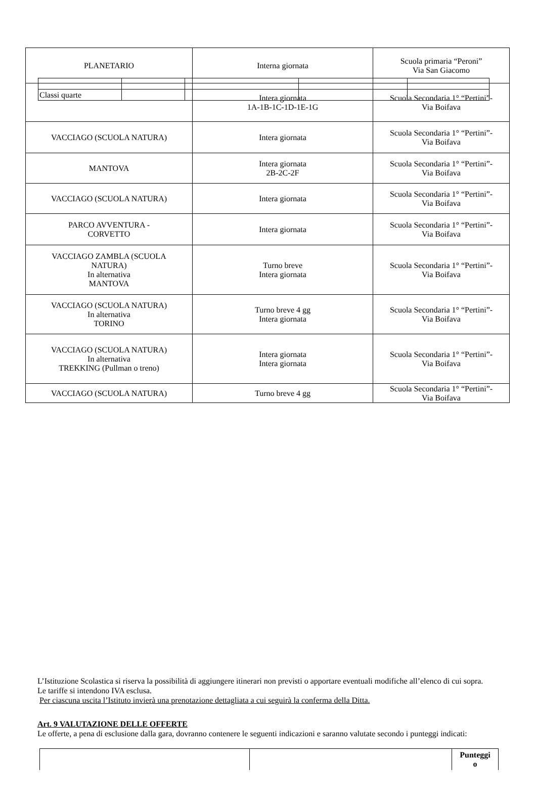| Classi quarte | | | | |
| PLANETARIO | Interna giornata | Scuola primaria “Peroni” Via San Giacomo |
| | Intera giornata 1A-1B-1C-1D-1E-1G | Scuola Secondaria 1° “Pertini”- Via Boifava |
| VACCIAGO (SCUOLA NATURA) | Intera giornata | Scuola Secondaria 1° “Pertini”- Via Boifava |
| MANTOVA | Intera giornata 2B-2C-2F | Scuola Secondaria 1° “Pertini”- Via Boifava |
| VACCIAGO (SCUOLA NATURA) | Intera giornata | Scuola Secondaria 1° “Pertini”- Via Boifava |
| PARCO AVVENTURA - CORVETTO | Intera giornata | Scuola Secondaria 1° “Pertini”- Via Boifava |
| VACCIAGO ZAMBLA (SCUOLA NATURA) In alternativa MANTOVA | Turno breve Intera giornata | Scuola Secondaria 1° “Pertini”- Via Boifava |
| VACCIAGO (SCUOLA NATURA) In alternativa TORINO | Turno breve 4 gg Intera giornata | Scuola Secondaria 1° “Pertini”- Via Boifava |
| VACCIAGO (SCUOLA NATURA) In alternativa TREKKING (Pullman o treno) | Intera giornata Intera giornata | Scuola Secondaria 1° “Pertini”- Via Boifava |
| VACCIAGO (SCUOLA NATURA) | Turno breve 4 gg | Scuola Secondaria 1° “Pertini”- Via Boifava |
L’Istituzione Scolastica si riserva la possibilità di aggiungere itinerari non previsti o apportare eventuali modifiche all’elenco di cui sopra. Le tariffe si intendono IVA esclusa.
Per ciascuna uscita l’Istituto invierà una prenotazione dettagliata a cui seguirà la conferma della Ditta.
Art. 9 VALUTAZIONE DELLE OFFERTE
Le offerte, a pena di esclusione dalla gara, dovranno contenere le seguenti indicazioni e saranno valutate secondo i punteggi indicati:
| | | Punteggi o |